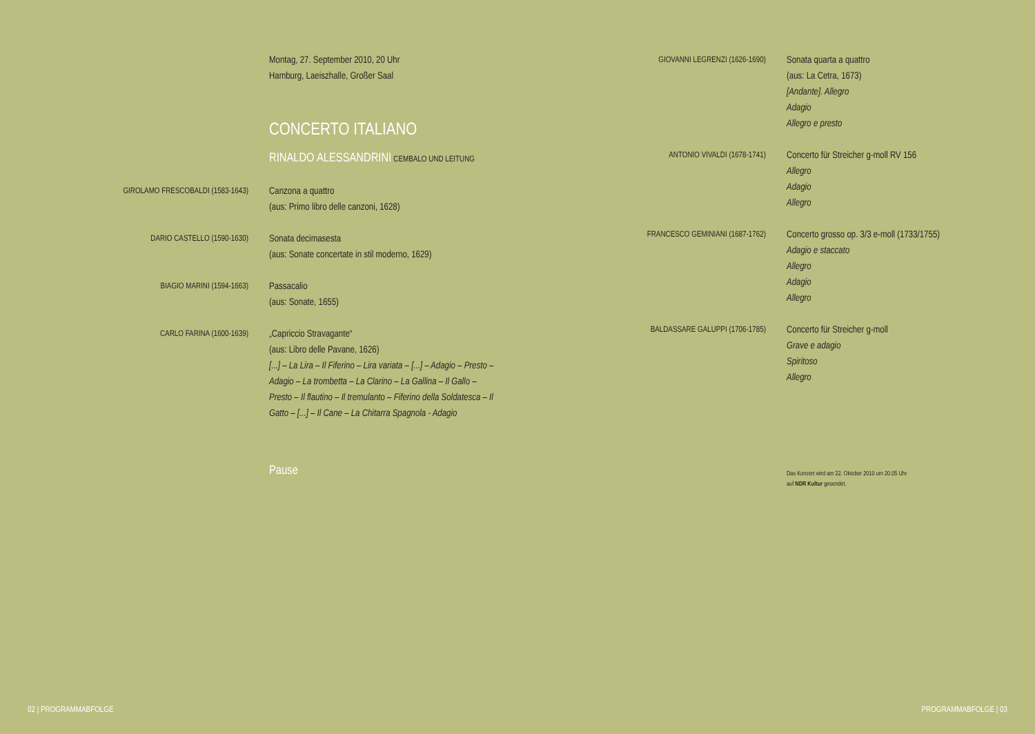Montag, 27. September 2010, 20 Uhr
Hamburg, Laeiszhalle, Großer Saal
CONCERTO ITALIANO
RINALDO ALESSANDRINI CEMBALO UND LEITUNG
GIROLAMO FRESCOBALDI (1583-1643)
Canzona a quattro
(aus: Primo libro delle canzoni, 1628)
DARIO CASTELLO (1590-1630)
Sonata decimasesta
(aus: Sonate concertate in stil moderno, 1629)
BIAGIO MARINI (1594-1663)
Passacalio
(aus: Sonate, 1655)
CARLO FARINA (1600-1639)
„Capriccio Stravagante“
(aus: Libro delle Pavane, 1626)
[...] – La Lira – Il Fiferino – Lira variata – [...] – Adagio – Presto – Adagio – La trombetta – La Clarino – La Gallina – Il Gallo – Presto – Il flautino – Il tremulanto – Fiferino della Soldatesca – Il Gatto – [...] – Il Cane – La Chitarra Spagnola - Adagio
Pause
GIOVANNI LEGRENZI (1626-1690)
Sonata quarta a quattro
(aus: La Cetra, 1673)
[Andante]. Allegro
Adagio
Allegro e presto
ANTONIO VIVALDI (1678-1741)
Concerto für Streicher g-moll RV 156
Allegro
Adagio
Allegro
FRANCESCO GEMINIANI (1687-1762)
Concerto grosso op. 3/3 e-moll (1733/1755)
Adagio e staccato
Allegro
Adagio
Allegro
BALDASSARE GALUPPI (1706-1785)
Concerto für Streicher g-moll
Grave e adagio
Spiritoso
Allegro
Das Konzert wird am 22. Oktober 2010 um 20.05 Uhr
auf NDR Kultur gesendet.
02 | PROGRAMMABFOLGE PROGRAMMABFOLGE | 03